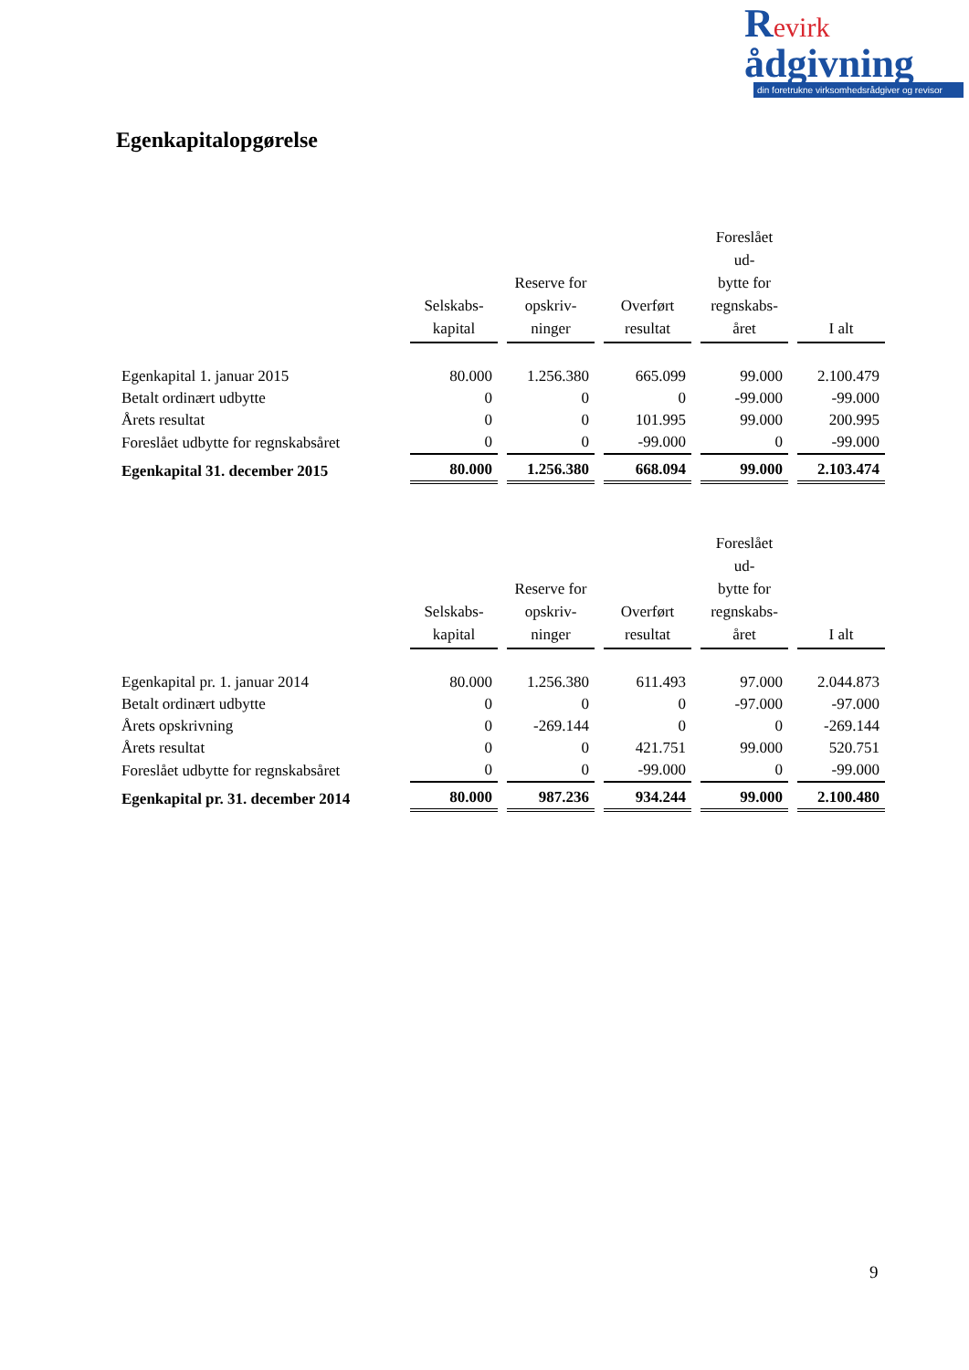Revirk
ådgivning
din foretrukne virksomhedsrådgiver og revisor
Egenkapitalopgørelse
| | Selskabs- kapital | Reserve for opskriv- ninger | Overført resultat | Foreslået ud- bytte for regnskabs- året | I alt |
| Egenkapital 1. januar 2015 | 80.000 | 1.256.380 | 665.099 | 99.000 | 2.100.479 |
| Betalt ordinært udbytte | 0 | 0 | 0 | -99.000 | -99.000 |
| Årets resultat | 0 | 0 | 101.995 | 99.000 | 200.995 |
| Foreslået udbytte for regnskabsåret | 0 | 0 | -99.000 | 0 | -99.000 |
| Egenkapital 31. december 2015 | 80.000 | 1.256.380 | 668.094 | 99.000 | 2.103.474 |
| | Selskabs- kapital | Reserve for opskriv- ninger | Overført resultat | Foreslået ud- bytte for regnskabs- året | I alt |
| Egenkapital pr. 1. januar 2014 | 80.000 | 1.256.380 | 611.493 | 97.000 | 2.044.873 |
| Betalt ordinært udbytte | 0 | 0 | 0 | -97.000 | -97.000 |
| Årets opskrivning | 0 | -269.144 | 0 | 0 | -269.144 |
| Årets resultat | 0 | 0 | 421.751 | 99.000 | 520.751 |
| Foreslået udbytte for regnskabsåret | 0 | 0 | -99.000 | 0 | -99.000 |
| Egenkapital pr. 31. december 2014 | 80.000 | 987.236 | 934.244 | 99.000 | 2.100.480 |
9